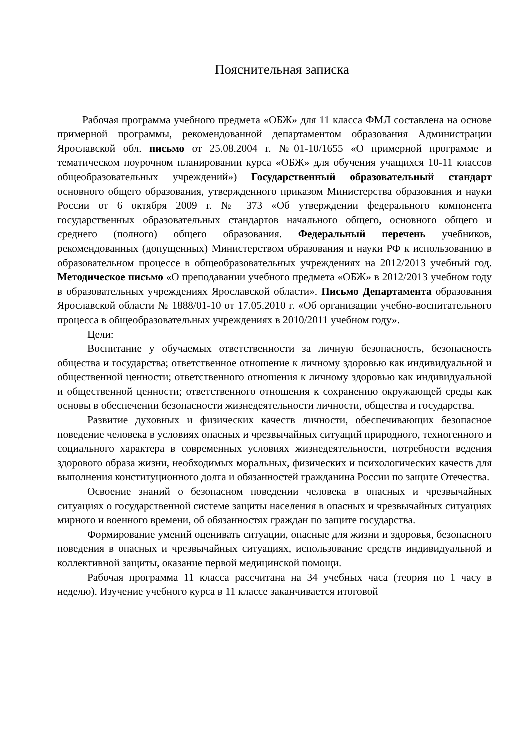Пояснительная записка
Рабочая программа учебного предмета «ОБЖ» для 11 класса ФМЛ составлена на основе примерной программы, рекомендованной департаментом образования Администрации Ярославской обл. письмо от 25.08.2004 г. №01-10/1655 «О примерной программе и тематическом поурочном планировании курса «ОБЖ» для обучения учащихся 10-11 классов общеобразовательных учреждений») Государственный образовательный стандарт основного общего образования, утвержденного приказом Министерства образования и науки России от 6 октября 2009 г. № 373 «Об утверждении федерального компонента государственных образовательных стандартов начального общего, основного общего и среднего (полного) общего образования. Федеральный перечень учебников, рекомендованных (допущенных) Министерством образования и науки РФ к использованию в образовательном процессе в общеобразовательных учреждениях на 2012/2013 учебный год. Методическое письмо «О преподавании учебного предмета «ОБЖ» в 2012/2013 учебном году в образовательных учреждениях Ярославской области». Письмо Департамента образования Ярославской области № 1888/01-10 от 17.05.2010 г. «Об организации учебно-воспитательного процесса в общеобразовательных учреждениях в 2010/2011 учебном году».
Цели:
Воспитание у обучаемых ответственности за личную безопасность, безопасность общества и государства; ответственное отношение к личному здоровью как индивидуальной и общественной ценности; ответственного отношения к личному здоровью как индивидуальной и общественной ценности; ответственного отношения к сохранению окружающей среды как основы в обеспечении безопасности жизнедеятельности личности, общества и государства.
Развитие духовных и физических качеств личности, обеспечивающих безопасное поведение человека в условиях опасных и чрезвычайных ситуаций природного, техногенного и социального характера в современных условиях жизнедеятельности, потребности ведения здорового образа жизни, необходимых моральных, физических и психологических качеств для выполнения конституционного долга и обязанностей гражданина России по защите Отечества.
Освоение знаний о безопасном поведении человека в опасных и чрезвычайных ситуациях о государственной системе защиты населения в опасных и чрезвычайных ситуациях мирного и военного времени, об обязанностях граждан по защите государства.
Формирование умений оценивать ситуации, опасные для жизни и здоровья, безопасного поведения в опасных и чрезвычайных ситуациях, использование средств индивидуальной и коллективной защиты, оказание первой медицинской помощи.
Рабочая программа 11 класса рассчитана на 34 учебных часа (теория по 1 часу в неделю). Изучение учебного курса в 11 классе заканчивается итоговой